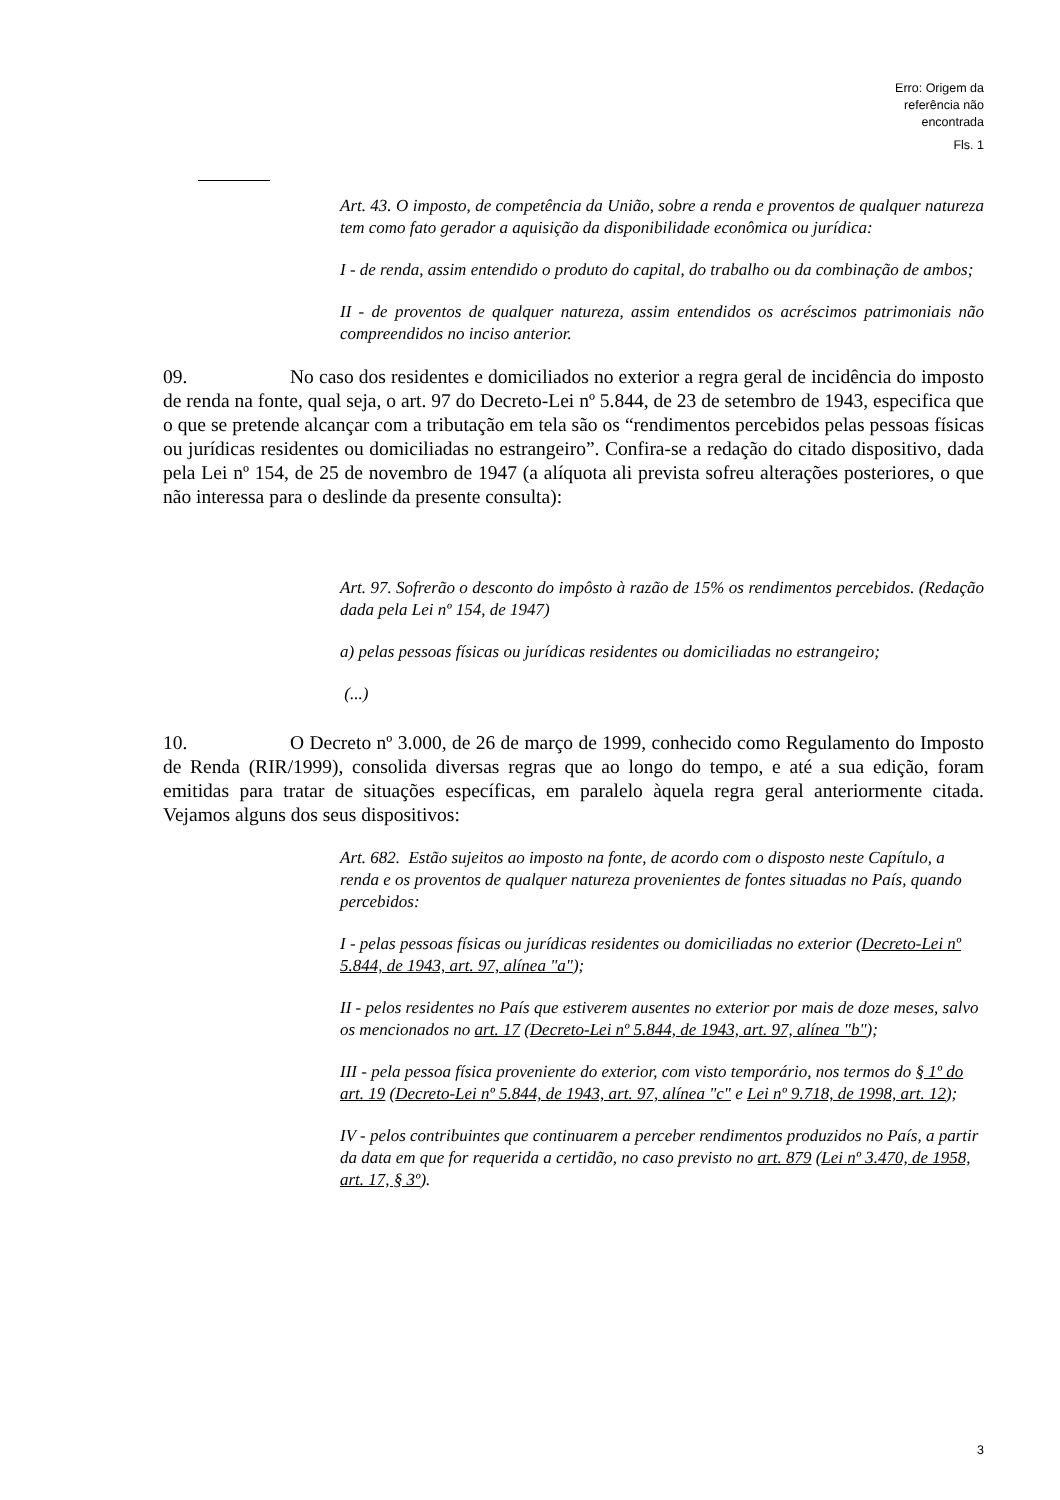Erro: Origem da
referência não
encontrada
Fls. 1
Art. 43. O imposto, de competência da União, sobre a renda e proventos de qualquer natureza tem como fato gerador a aquisição da disponibilidade econômica ou jurídica:
I - de renda, assim entendido o produto do capital, do trabalho ou da combinação de ambos;
II - de proventos de qualquer natureza, assim entendidos os acréscimos patrimoniais não compreendidos no inciso anterior.
09. No caso dos residentes e domiciliados no exterior a regra geral de incidência do imposto de renda na fonte, qual seja, o art. 97 do Decreto-Lei nº 5.844, de 23 de setembro de 1943, especifica que o que se pretende alcançar com a tributação em tela são os “rendimentos percebidos pelas pessoas físicas ou jurídicas residentes ou domiciliadas no estrangeiro”. Confira-se a redação do citado dispositivo, dada pela Lei nº 154, de 25 de novembro de 1947 (a alíquota ali prevista sofreu alterações posteriores, o que não interessa para o deslinde da presente consulta):
Art. 97. Sofrerão o desconto do impôsto à razão de 15% os rendimentos percebidos. (Redação dada pela Lei nº 154, de 1947)
a) pelas pessoas físicas ou jurídicas residentes ou domiciliadas no estrangeiro;
(...)
10. O Decreto nº 3.000, de 26 de março de 1999, conhecido como Regulamento do Imposto de Renda (RIR/1999), consolida diversas regras que ao longo do tempo, e até a sua edição, foram emitidas para tratar de situações específicas, em paralelo àquela regra geral anteriormente citada. Vejamos alguns dos seus dispositivos:
Art. 682. Estão sujeitos ao imposto na fonte, de acordo com o disposto neste Capítulo, a renda e os proventos de qualquer natureza provenientes de fontes situadas no País, quando percebidos:
I - pelas pessoas físicas ou jurídicas residentes ou domiciliadas no exterior (Decreto-Lei nº 5.844, de 1943, art. 97, alínea "a");
II - pelos residentes no País que estiverem ausentes no exterior por mais de doze meses, salvo os mencionados no art. 17 (Decreto-Lei nº 5.844, de 1943, art. 97, alínea "b");
III - pela pessoa física proveniente do exterior, com visto temporário, nos termos do § 1º do art. 19 (Decreto-Lei nº 5.844, de 1943, art. 97, alínea "c" e Lei nº 9.718, de 1998, art. 12);
IV - pelos contribuintes que continuarem a perceber rendimentos produzidos no País, a partir da data em que for requerida a certidão, no caso previsto no art. 879 (Lei nº 3.470, de 1958, art. 17, § 3º).
3